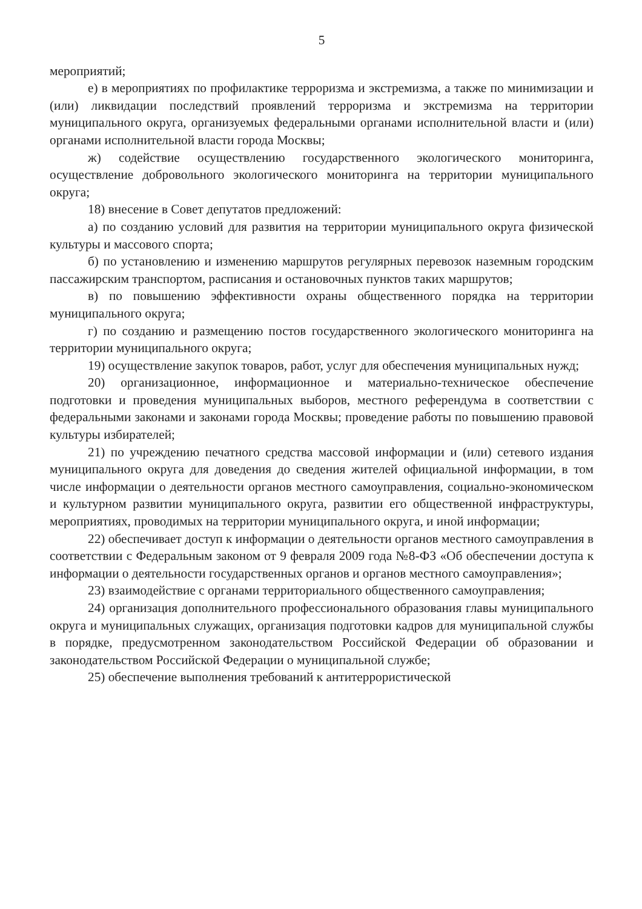5
мероприятий;
е) в мероприятиях по профилактике терроризма и экстремизма, а также по минимизации и (или) ликвидации последствий проявлений терроризма и экстремизма на территории муниципального округа, организуемых федеральными органами исполнительной власти и (или) органами исполнительной власти города Москвы;
ж) содействие осуществлению государственного экологического мониторинга, осуществление добровольного экологического мониторинга на территории муниципального округа;
18) внесение в Совет депутатов предложений:
а) по созданию условий для развития на территории муниципального округа физической культуры и массового спорта;
б) по установлению и изменению маршрутов регулярных перевозок наземным городским пассажирским транспортом, расписания и остановочных пунктов таких маршрутов;
в) по повышению эффективности охраны общественного порядка на территории муниципального округа;
г) по созданию и размещению постов государственного экологического мониторинга на территории муниципального округа;
19) осуществление закупок товаров, работ, услуг для обеспечения муниципальных нужд;
20) организационное, информационное и материально-техническое обеспечение подготовки и проведения муниципальных выборов, местного референдума в соответствии с федеральными законами и законами города Москвы; проведение работы по повышению правовой культуры избирателей;
21) по учреждению печатного средства массовой информации и (или) сетевого издания муниципального округа для доведения до сведения жителей официальной информации, в том числе информации о деятельности органов местного самоуправления, социально-экономическом и культурном развитии муниципального округа, развитии его общественной инфраструктуры, мероприятиях, проводимых на территории муниципального округа, и иной информации;
22) обеспечивает доступ к информации о деятельности органов местного самоуправления в соответствии с Федеральным законом от 9 февраля 2009 года №8-ФЗ «Об обеспечении доступа к информации о деятельности государственных органов и органов местного самоуправления»;
23) взаимодействие с органами территориального общественного самоуправления;
24) организация дополнительного профессионального образования главы муниципального округа и муниципальных служащих, организация подготовки кадров для муниципальной службы в порядке, предусмотренном законодательством Российской Федерации об образовании и законодательством Российской Федерации о муниципальной службе;
25) обеспечение выполнения требований к антитеррористической